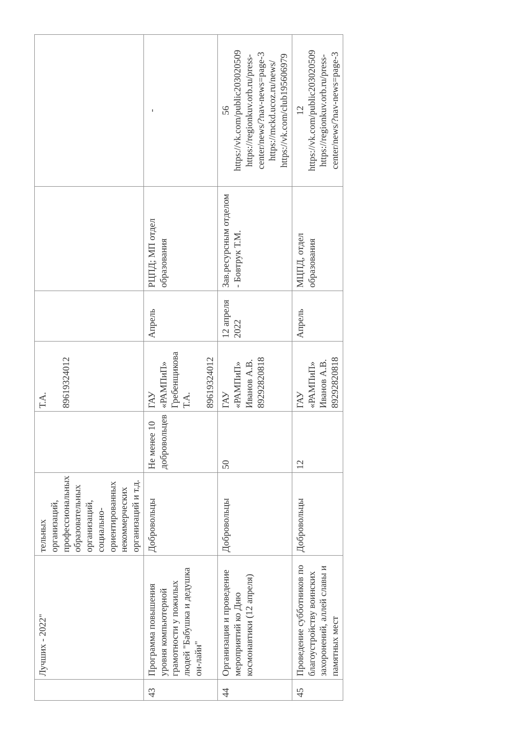| | Лучших - 2022" | тельных организаций, профессиональных образовательных организаций, социально-ориентированных некоммерческих организаций и т.д. | | Т.А. 89619324012 | | | |
| 43 | Программа повышения уровня компьютерной грамотности у пожилых людей "Бабушка и дедушка он-лайн" | Добровольцы | Не менее 10 добровольцев | ГАУ «РАМПиП» Гребенщикова Т.А. 89619324012 | Апрель | РЦПД; МП отдел образования | - |
| 44 | Организация и проведение мероприятий ко Дню космонавтики (12 апреля) | Добровольцы | 50 | ГАУ «РАМПиП» Иванов А.В. 89292820818 | 12 апреля 2022 | Зав.ресурсным отделом - Бовтрук Т.М. | 56 https://vk.com/public203020509 https://regionkuv.orb.ru/press-center/news/?nav-news=page-3 https://mckd.ucoz.ru/news/ https://vk.com/club195606979 |
| 45 | Проведение субботников по благоустройству воинских захоронений, аллей славы и памятных мест | Добровольцы | 12 | ГАУ «РАМПиП» Иванов А.В. 89292820818 | Апрель | МЦПД, отдел образования | 12 https://vk.com/public203020509 https://regionkuv.orb.ru/press-center/news/?nav-news=page-3 |